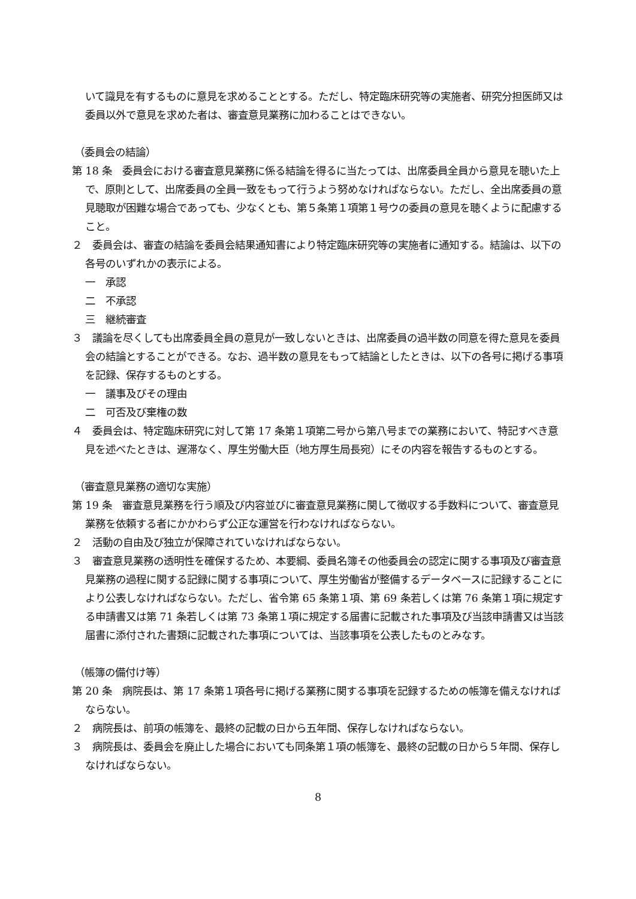いて識見を有するものに意見を求めることとする。ただし、特定臨床研究等の実施者、研究分担医師又は委員以外で意見を求めた者は、審査意見業務に加わることはできない。
（委員会の結論）
第 18 条　委員会における審査意見業務に係る結論を得るに当たっては、出席委員全員から意見を聴いた上で、原則として、出席委員の全員一致をもって行うよう努めなければならない。ただし、全出席委員の意見聴取が困難な場合であっても、少なくとも、第５条第１項第１号ウの委員の意見を聴くように配慮すること。
２　委員会は、審査の結論を委員会結果通知書により特定臨床研究等の実施者に通知する。結論は、以下の各号のいずれかの表示による。
一　承認
二　不承認
三　継続審査
３　議論を尽くしても出席委員全員の意見が一致しないときは、出席委員の過半数の同意を得た意見を委員会の結論とすることができる。なお、過半数の意見をもって結論としたときは、以下の各号に掲げる事項を記録、保存するものとする。
一　議事及びその理由
二　可否及び棄権の数
４　委員会は、特定臨床研究に対して第 17 条第１項第二号から第八号までの業務において、特記すべき意見を述べたときは、遅滞なく、厚生労働大臣（地方厚生局長宛）にその内容を報告するものとする。
（審査意見業務の適切な実施）
第 19 条　審査意見業務を行う順及び内容並びに審査意見業務に関して徴収する手数料について、審査意見業務を依頼する者にかかわらず公正な運営を行わなければならない。
２　活動の自由及び独立が保障されていなければならない。
３　審査意見業務の透明性を確保するため、本要綱、委員名簿その他委員会の認定に関する事項及び審査意見業務の過程に関する記録に関する事項について、厚生労働省が整備するデータベースに記録することにより公表しなければならない。ただし、省令第 65 条第１項、第 69 条若しくは第 76 条第１項に規定する申請書又は第 71 条若しくは第 73 条第１項に規定する届書に記載された事項及び当該申請書又は当該届書に添付された書類に記載された事項については、当該事項を公表したものとみなす。
（帳簿の備付け等）
第 20 条　病院長は、第 17 条第１項各号に掲げる業務に関する事項を記録するための帳簿を備えなければならない。
２　病院長は、前項の帳簿を、最終の記載の日から五年間、保存しなければならない。
３　病院長は、委員会を廃止した場合においても同条第１項の帳簿を、最終の記載の日から５年間、保存しなければならない。
8